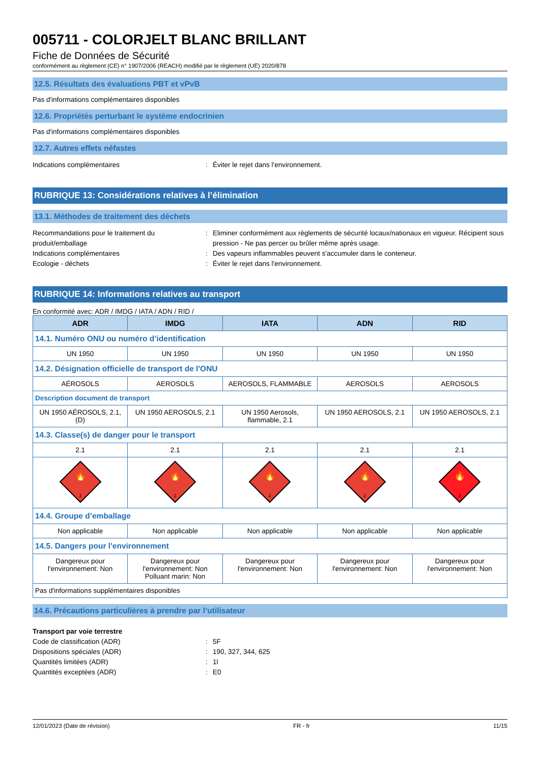005711 - COLORJELT BLANC BRILLANT
Fiche de Données de Sécurité
conformément au règlement (CE) n° 1907/2006 (REACH) modifié par le règlement (UE) 2020/878
12.5. Résultats des évaluations PBT et vPvB
Pas d'informations complémentaires disponibles
12.6. Propriétés perturbant le système endocrinien
Pas d'informations complémentaires disponibles
12.7. Autres effets néfastes
Indications complémentaires : Éviter le rejet dans l'environnement.
RUBRIQUE 13: Considérations relatives à l’élimination
13.1. Méthodes de traitement des déchets
Recommandations pour le traitement du produit/emballage
: Eliminer conformément aux règlements de sécurité locaux/nationaux en vigueur. Récipient sous pression - Ne pas percer ou brûler même après usage.
Indications complémentaires : Des vapeurs inflammables peuvent s'accumuler dans le conteneur.
Ecologie - déchets : Éviter le rejet dans l'environnement.
RUBRIQUE 14: Informations relatives au transport
En conformité avec: ADR / IMDG / IATA / ADN / RID /
| ADR | IMDG | IATA | ADN | RID |
| --- | --- | --- | --- | --- |
| 14.1. Numéro ONU ou numéro d’identification | | | | |
| UN 1950 | UN 1950 | UN 1950 | UN 1950 | UN 1950 |
| 14.2. Désignation officielle de transport de l'ONU | | | | |
| AÉROSOLS | AEROSOLS | AEROSOLS, FLAMMABLE | AEROSOLS | AEROSOLS |
| Description document de transport | | | | |
| UN 1950 AÉROSOLS, 2.1, (D) | UN 1950 AEROSOLS, 2.1 | UN 1950 Aerosols, flammable, 2.1 | UN 1950 AEROSOLS, 2.1 | UN 1950 AEROSOLS, 2.1 |
| 14.3. Classe(s) de danger pour le transport | | | | |
| 2.1 | 2.1 | 2.1 | 2.1 | 2.1 |
| 2 🔥 | 2 🔥 | 2 🔥 | 2 🔥 | 2 🔥 |
| 14.4. Groupe d’emballage | | | | |
| Non applicable | Non applicable | Non applicable | Non applicable | Non applicable |
| 14.5. Dangers pour l'environnement | | | | |
| Dangereux pour l'environnement: Non | Dangereux pour l'environnement: Non Polluant marin: Non | Dangereux pour l'environnement: Non | Dangereux pour l'environnement: Non | Dangereux pour l'environnement: Non |
| Pas d'informations supplémentaires disponibles | | | | |
14.6. Précautions particulières à prendre par l’utilisateur
Transport par voie terrestre
Code de classification (ADR) : 5F
Dispositions spéciales (ADR) : 190, 327, 344, 625
Quantités limitées (ADR) : 1l
Quantités exceptées (ADR) : E0
12/01/2023 (Date de révision) FR - fr 11/15